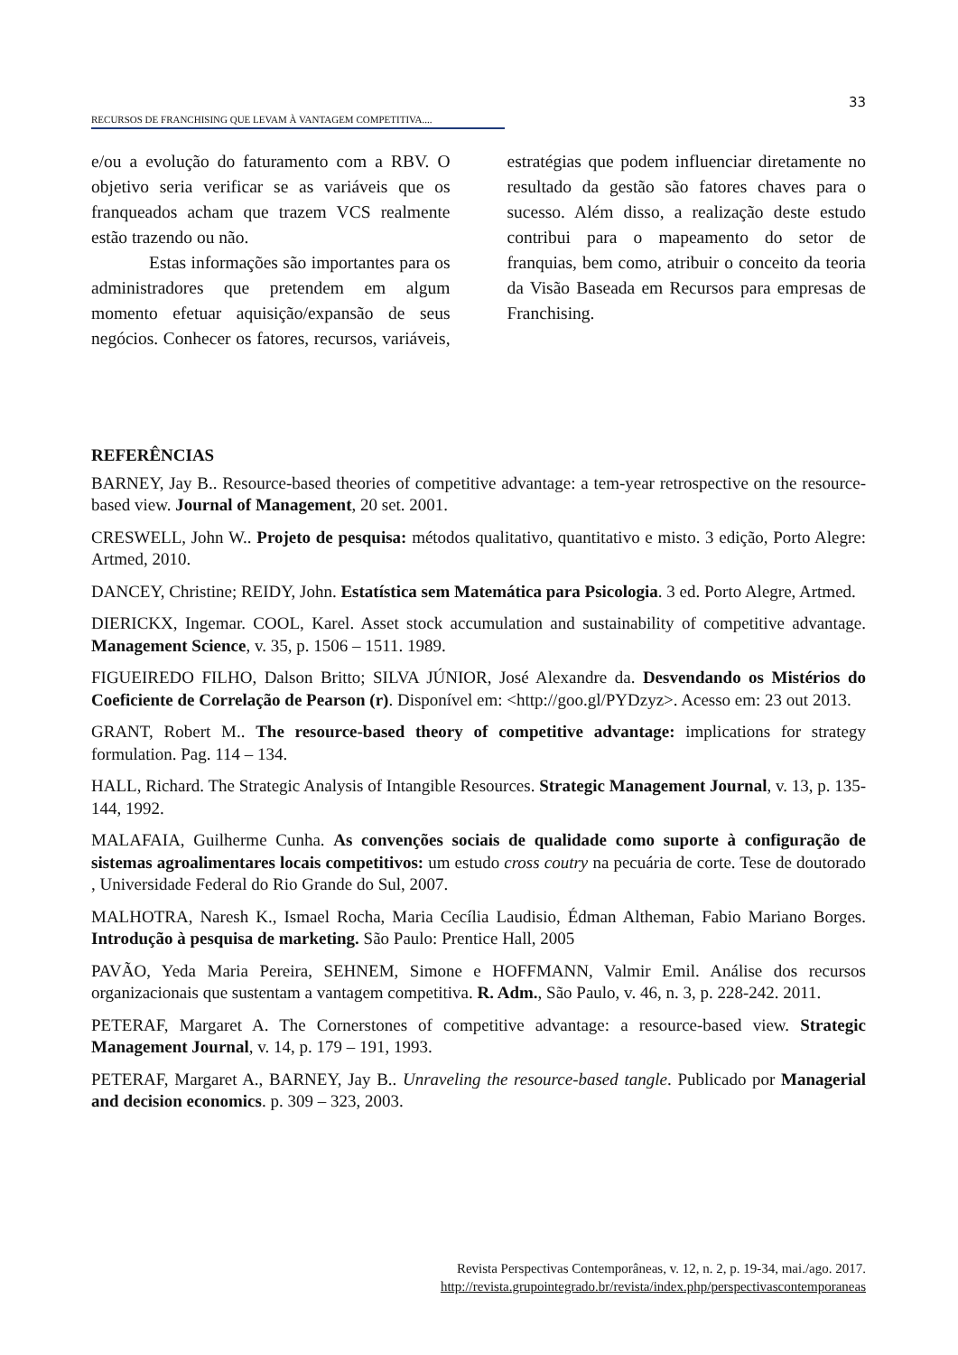33
RECURSOS DE FRANCHISING QUE LEVAM À VANTAGEM COMPETITIVA....
e/ou a evolução do faturamento com a RBV. O objetivo seria verificar se as variáveis que os franqueados acham que trazem VCS realmente estão trazendo ou não.
Estas informações são importantes para os administradores que pretendem em algum momento efetuar aquisição/expansão de seus negócios. Conhecer os fatores, recursos, variáveis, estratégias que podem influenciar diretamente no resultado da gestão são fatores chaves para o sucesso. Além disso, a realização deste estudo contribui para o mapeamento do setor de franquias, bem como, atribuir o conceito da teoria da Visão Baseada em Recursos para empresas de Franchising.
REFERÊNCIAS
BARNEY, Jay B.. Resource-based theories of competitive advantage: a tem-year retrospective on the resource-based view. Journal of Management, 20 set. 2001.
CRESWELL, John W.. Projeto de pesquisa: métodos qualitativo, quantitativo e misto. 3 edição, Porto Alegre: Artmed, 2010.
DANCEY, Christine; REIDY, John. Estatística sem Matemática para Psicologia. 3 ed. Porto Alegre, Artmed.
DIERICKX, Ingemar. COOL, Karel. Asset stock accumulation and sustainability of competitive advantage. Management Science, v. 35, p. 1506 – 1511. 1989.
FIGUEIREDO FILHO, Dalson Britto; SILVA JÚNIOR, José Alexandre da. Desvendando os Mistérios do Coeficiente de Correlação de Pearson (r). Disponível em: <http://goo.gl/PYDzyz>. Acesso em: 23 out 2013.
GRANT, Robert M.. The resource-based theory of competitive advantage: implications for strategy formulation. Pag. 114 – 134.
HALL, Richard. The Strategic Analysis of Intangible Resources. Strategic Management Journal, v. 13, p. 135-144, 1992.
MALAFAIA, Guilherme Cunha. As convenções sociais de qualidade como suporte à configuração de sistemas agroalimentares locais competitivos: um estudo cross coutry na pecuária de corte. Tese de doutorado , Universidade Federal do Rio Grande do Sul, 2007.
MALHOTRA, Naresh K., Ismael Rocha, Maria Cecília Laudisio, Édman Altheman, Fabio Mariano Borges. Introdução à pesquisa de marketing. São Paulo: Prentice Hall, 2005
PAVÃO, Yeda Maria Pereira, SEHNEM, Simone e HOFFMANN, Valmir Emil. Análise dos recursos organizacionais que sustentam a vantagem competitiva. R. Adm., São Paulo, v. 46, n. 3, p. 228-242. 2011.
PETERAF, Margaret A. The Cornerstones of competitive advantage: a resource-based view. Strategic Management Journal, v. 14, p. 179 – 191, 1993.
PETERAF, Margaret A., BARNEY, Jay B.. Unraveling the resource-based tangle. Publicado por Managerial and decision economics. p. 309 – 323, 2003.
Revista Perspectivas Contemporâneas, v. 12, n. 2, p. 19-34, mai./ago. 2017.
http://revista.grupointegrado.br/revista/index.php/perspectivascontemporaneas